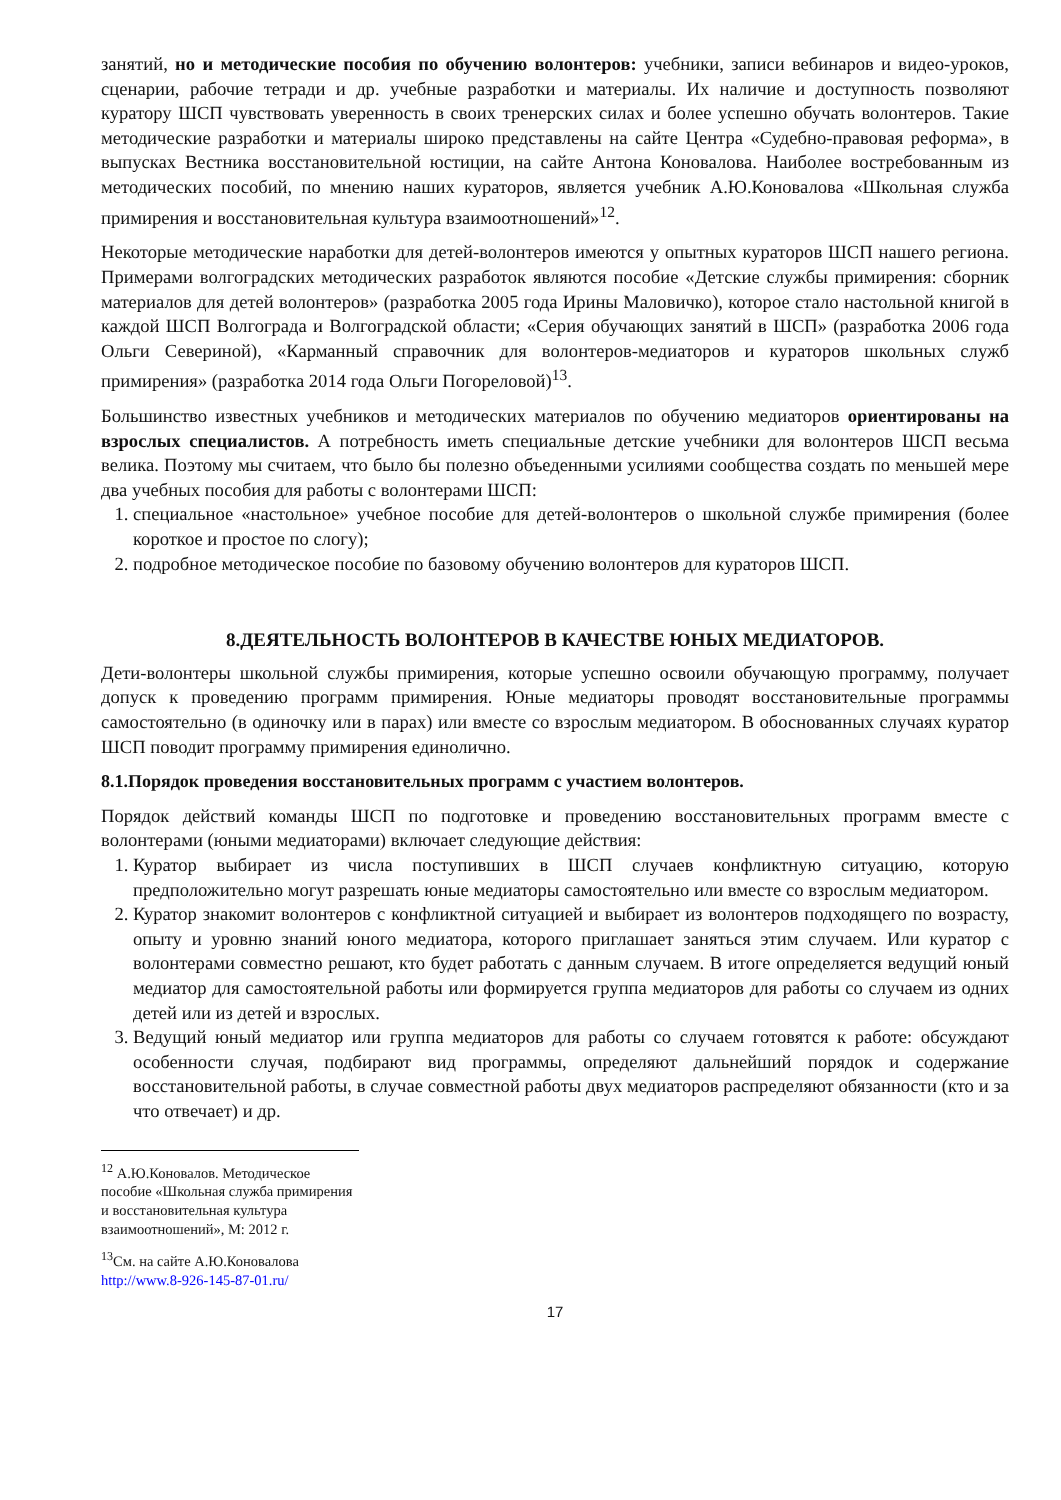занятий, но и методические пособия по обучению волонтеров: учебники, записи вебинаров и видео-уроков, сценарии, рабочие тетради и др. учебные разработки и материалы. Их наличие и доступность позволяют куратору ШСП чувствовать уверенность в своих тренерских силах и более успешно обучать волонтеров. Такие методические разработки и материалы широко представлены на сайте Центра «Судебно-правовая реформа», в выпусках Вестника восстановительной юстиции, на сайте Антона Коновалова. Наиболее востребованным из методических пособий, по мнению наших кураторов, является учебник А.Ю.Коновалова «Школьная служба примирения и восстановительная культура взаимоотношений»<sup>12</sup>.
Некоторые методические наработки для детей-волонтеров имеются у опытных кураторов ШСП нашего региона. Примерами волгоградских методических разработок являются пособие «Детские службы примирения: сборник материалов для детей волонтеров» (разработка 2005 года Ирины Маловичко), которое стало настольной книгой в каждой ШСП Волгограда и Волгоградской области; «Серия обучающих занятий в ШСП» (разработка 2006 года Ольги Севериной), «Карманный справочник для волонтеров-медиаторов и кураторов школьных служб примирения» (разработка 2014 года Ольги Погореловой)<sup>13</sup>.
Большинство известных учебников и методических материалов по обучению медиаторов ориентированы на взрослых специалистов. А потребность иметь специальные детские учебники для волонтеров ШСП весьма велика. Поэтому мы считаем, что было бы полезно объеденными усилиями сообщества создать по меньшей мере два учебных пособия для работы с волонтерами ШСП:
1. специальное «настольное» учебное пособие для детей-волонтеров о школьной службе примирения (более короткое и простое по слогу);
2. подробное методическое пособие по базовому обучению волонтеров для кураторов ШСП.
8.ДЕЯТЕЛЬНОСТЬ ВОЛОНТЕРОВ В КАЧЕСТВЕ ЮНЫХ МЕДИАТОРОВ.
Дети-волонтеры школьной службы примирения, которые успешно освоили обучающую программу, получает допуск к проведению программ примирения. Юные медиаторы проводят восстановительные программы самостоятельно (в одиночку или в парах) или вместе со взрослым медиатором. В обоснованных случаях куратор ШСП поводит программу примирения единолично.
8.1.Порядок проведения восстановительных программ с участием волонтеров.
Порядок действий команды ШСП по подготовке и проведению восстановительных программ вместе с волонтерами (юными медиаторами) включает следующие действия:
1. Куратор выбирает из числа поступивших в ШСП случаев конфликтную ситуацию, которую предположительно могут разрешать юные медиаторы самостоятельно или вместе со взрослым медиатором.
2. Куратор знакомит волонтеров с конфликтной ситуацией и выбирает из волонтеров подходящего по возрасту, опыту и уровню знаний юного медиатора, которого приглашает заняться этим случаем. Или куратор с волонтерами совместно решают, кто будет работать с данным случаем. В итоге определяется ведущий юный медиатор для самостоятельной работы или формируется группа медиаторов для работы со случаем из одних детей или из детей и взрослых.
3. Ведущий юный медиатор или группа медиаторов для работы со случаем готовятся к работе: обсуждают особенности случая, подбирают вид программы, определяют дальнейший порядок и содержание восстановительной работы, в случае совместной работы двух медиаторов распределяют обязанности (кто и за что отвечает) и др.
<sup>12</sup> А.Ю.Коновалов. Методическое пособие «Школьная служба примирения и восстановительная культура взаимоотношений», М: 2012 г.
<sup>13</sup> См. на сайте А.Ю.Коновалова http://www.8-926-145-87-01.ru/
17